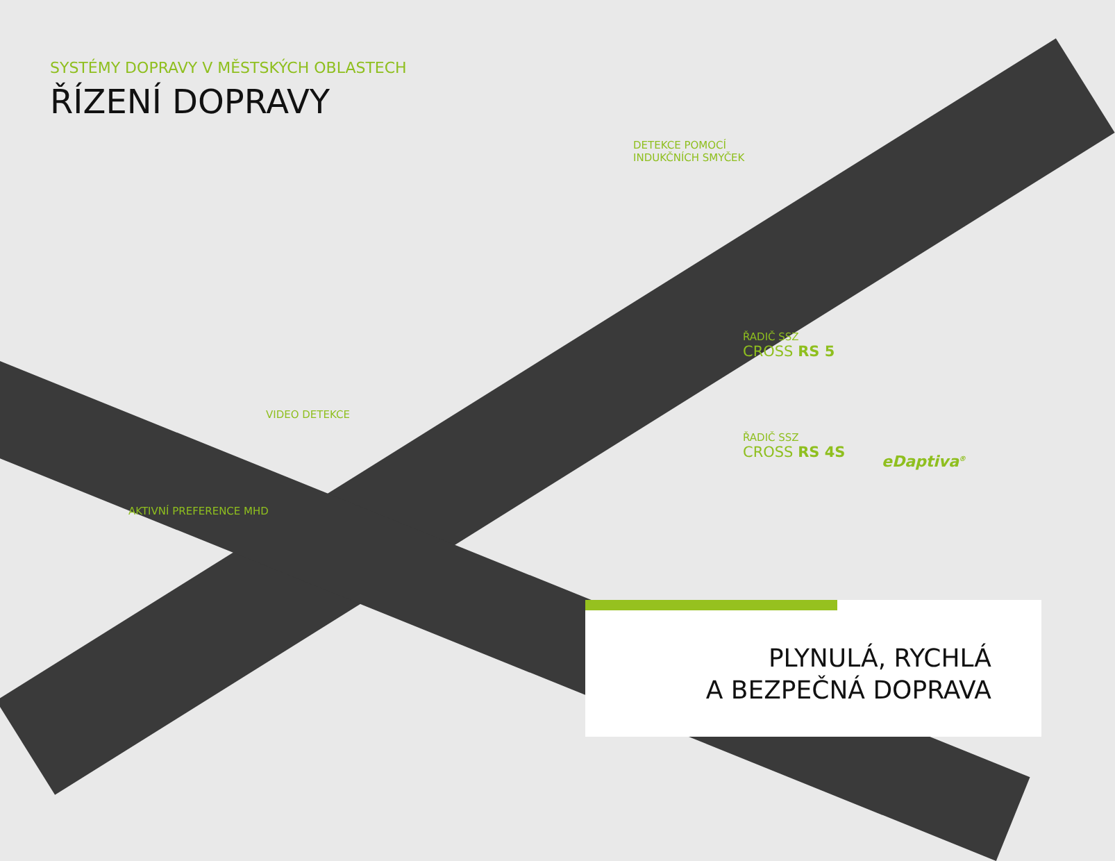SYSTÉMY DOPRAVY V MĚSTSKÝCH OBLASTECH
ŘÍZENÍ DOPRAVY
DETEKCE POMOCÍ
INDUKČNÍCH SMYČEK
VIDEO DETEKCE
ŘADIČ SSZ
CROSS RS 5
ŘADIČ SSZ
CROSS RS 4S
eDaptiva<sup>®</sup>
AKTIVNÍ PREFERENCE MHD
PLYNULÁ, RYCHLÁ
A BEZPEČNÁ DOPRAVA